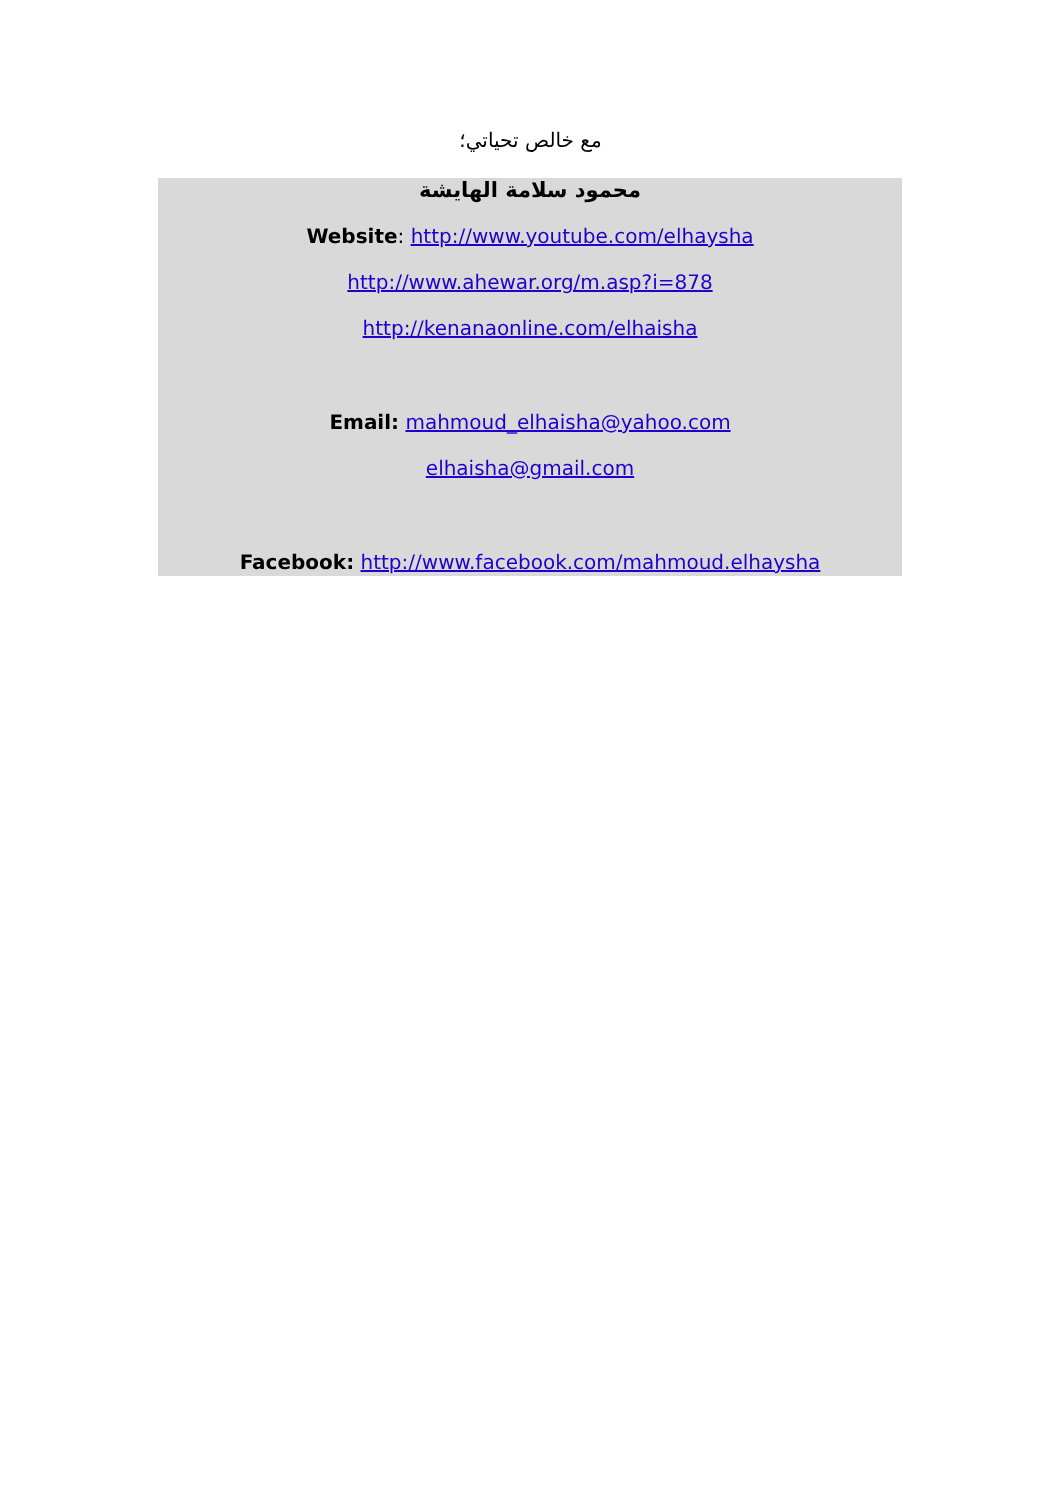مع خالص تحياتي؛
محمود سلامة الهايشة
Website: http://www.youtube.com/elhaysha
http://www.ahewar.org/m.asp?i=878
http://kenanaonline.com/elhaisha
Email: mahmoud_elhaisha@yahoo.com
elhaisha@gmail.com
Facebook: http://www.facebook.com/mahmoud.elhaysha